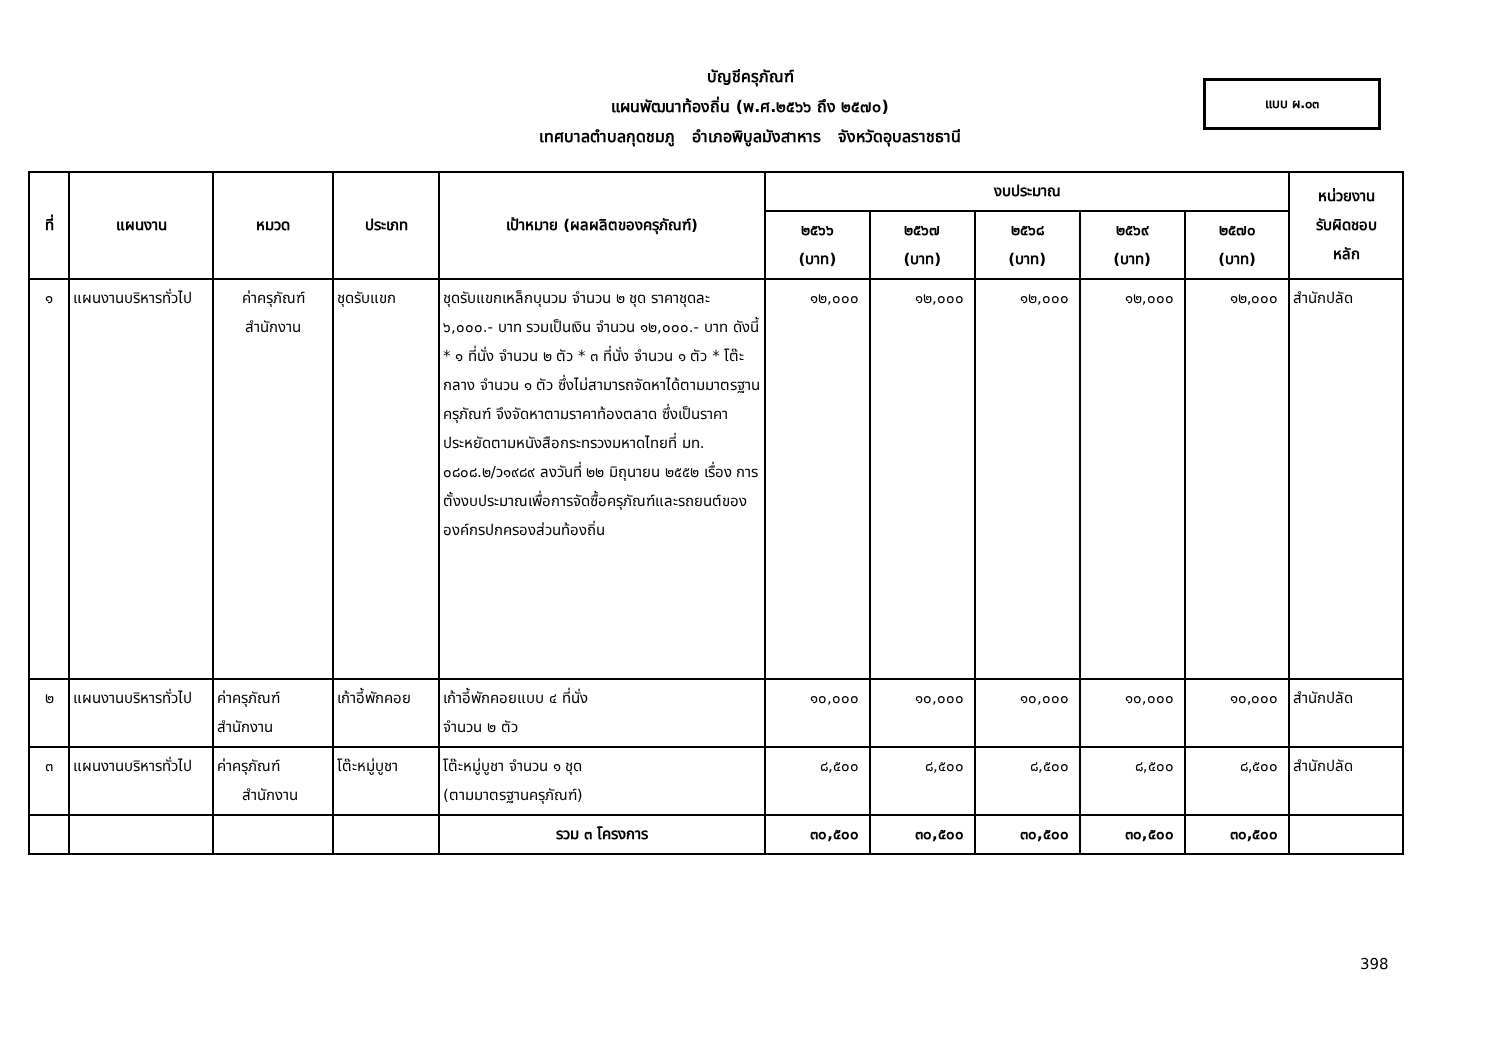บัญชีครุภัณฑ์
แผนพัฒนาท้องถิ่น (พ.ศ.๒๕๖๖ ถึง ๒๕๗๐)
เทศบาลตำบลกุดชมภู อำเภอพิบูลมังสาหาร จังหวัดอุบลราชธานี
แบบ ผ.๐๓
| ที่ | แผนงาน | หมวด | ประเภท | เป้าหมาย (ผลผลิตของครุภัณฑ์) | งบประมาณ | | | | | หน่วยงาน รับผิดชอบ หลัก |
| --- | --- | --- | --- | --- | --- | --- | --- | --- | --- | --- |
| | | | | | ๒๕๖๖ (บาท) | ๒๕๖๗ (บาท) | ๒๕๖๘ (บาท) | ๒๕๖๙ (บาท) | ๒๕๗๐ (บาท) | |
| ๑ | แผนงานบริหารทั่วไป | ค่าครุภัณฑ์ สำนักงาน | ชุดรับแขก | ชุดรับแขกเหล็กบุนวม จำนวน ๒ ชุด ราคาชุดละ ๖,๐๐๐.- บาท รวมเป็นเงิน จำนวน ๑๒,๐๐๐.- บาท ดังนี้ * ๑ ที่นั่ง จำนวน ๒ ตัว * ๓ ที่นั่ง จำนวน ๑ ตัว * โต๊ะกลาง จำนวน ๑ ตัว ซึ่งไม่สามารถจัดหาได้ตามมาตรฐานครุภัณฑ์ จึงจัดหาตามราคาท้องตลาด ซึ่งเป็นราคาประหยัดตามหนังสือกระทรวงมหาดไทยที่ มท. ๐๘๐๘.๒/ว๑๙๘๙ ลงวันที่ ๒๒ มิถุนายน ๒๕๕๒ เรื่อง การตั้งงบประมาณเพื่อการจัดซื้อครุภัณฑ์และรถยนต์ขององค์กรปกครองส่วนท้องถิ่น | ๑๒,๐๐๐ | ๑๒,๐๐๐ | ๑๒,๐๐๐ | ๑๒,๐๐๐ | ๑๒,๐๐๐ | สำนักปลัด |
| ๒ | แผนงานบริหารทั่วไป | ค่าครุภัณฑ์ สำนักงาน | เก้าอี้พักคอย | เก้าอี้พักคอยแบบ ๔ ที่นั่ง จำนวน ๒ ตัว | ๑๐,๐๐๐ | ๑๐,๐๐๐ | ๑๐,๐๐๐ | ๑๐,๐๐๐ | ๑๐,๐๐๐ | สำนักปลัด |
| ๓ | แผนงานบริหารทั่วไป | ค่าครุภัณฑ์ สำนักงาน | โต๊ะหมู่บูชา | โต๊ะหมู่บูชา จำนวน ๑ ชุด (ตามมาตรฐานครุภัณฑ์) | ๘,๕๐๐ | ๘,๕๐๐ | ๘,๕๐๐ | ๘,๕๐๐ | ๘,๕๐๐ | สำนักปลัด |
| | | | | รวม ๓ โครงการ | ๓๐,๕๐๐ | ๓๐,๕๐๐ | ๓๐,๕๐๐ | ๓๐,๕๐๐ | ๓๐,๕๐๐ | |
398